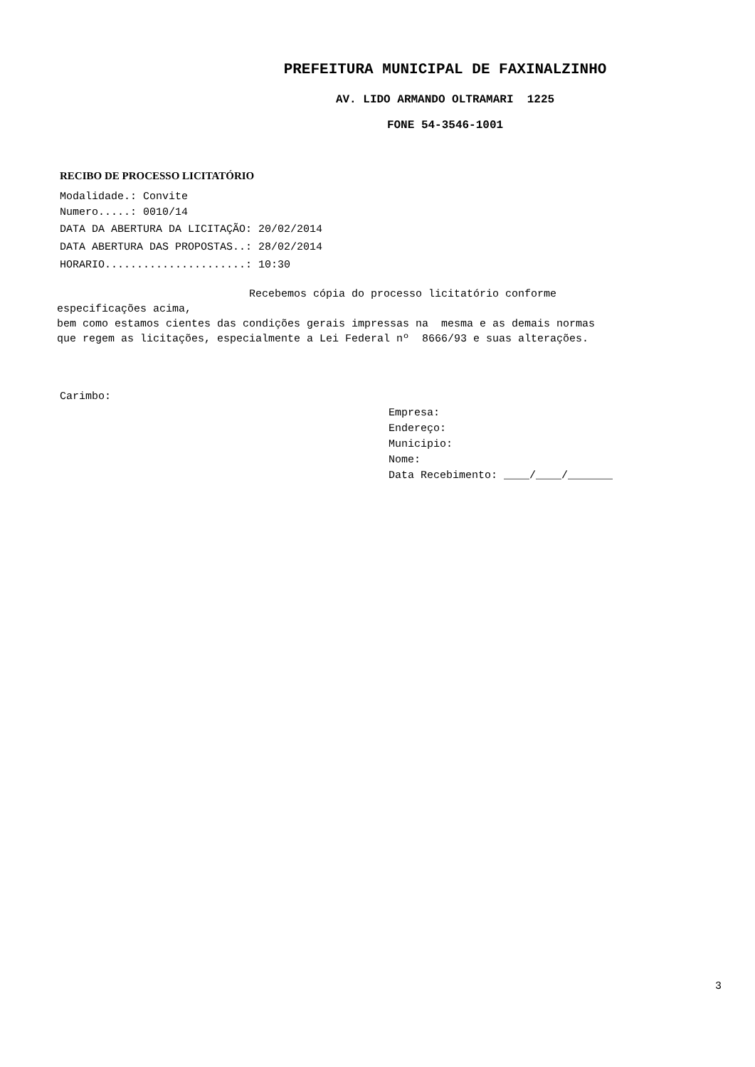PREFEITURA MUNICIPAL DE FAXINALZINHO
AV. LIDO ARMANDO OLTRAMARI 1225
FONE 54-3546-1001
RECIBO DE PROCESSO LICITATÓRIO
Modalidade.: Convite Numero.....: 0010/14
DATA DA ABERTURA DA LICITAÇÃO: 20/02/2014 DATA ABERTURA DAS PROPOSTAS..: 28/02/2014 HORARIO......................: 10:30
Recebemos cópia do processo licitatório conforme especificações acima, bem como estamos cientes das condições gerais impressas na mesma e as demais normas que regem as licitações, especialmente a Lei Federal nº 8666/93 e suas alterações.
Carimbo:
Empresa: Endereço: Municipio: Nome: Data Recebimento: ____/____/_______
3